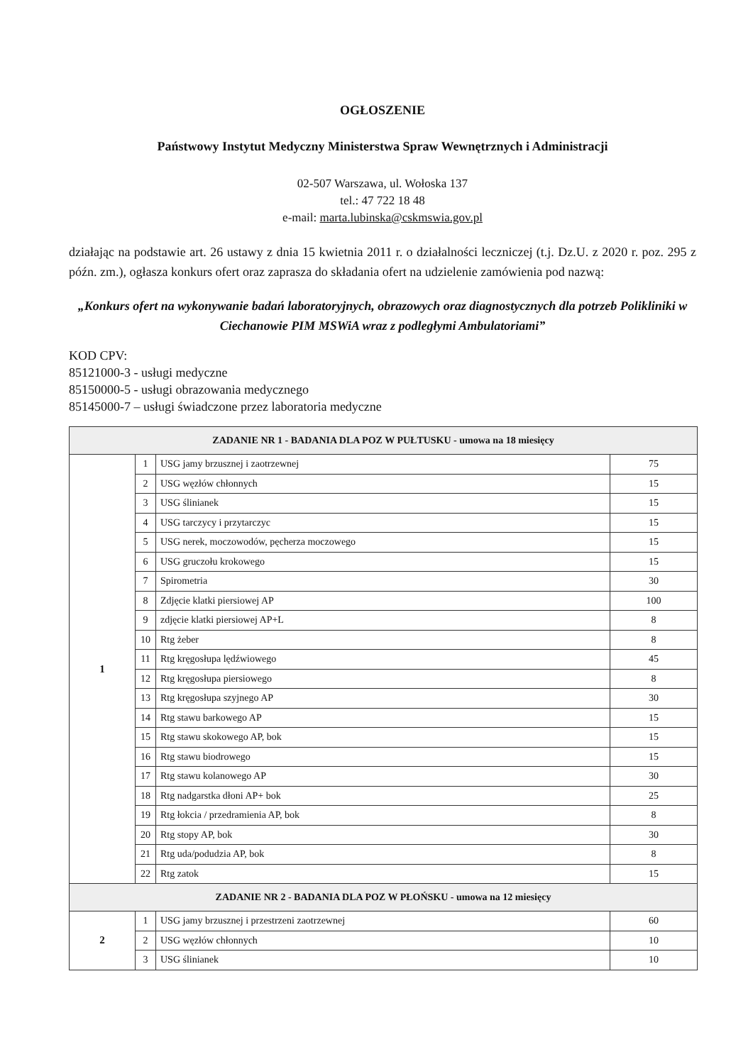OGŁOSZENIE
Państwowy Instytut Medyczny Ministerstwa Spraw Wewnętrznych i Administracji
02-507 Warszawa, ul. Wołoska 137
tel.: 47 722 18 48
e-mail: marta.lubinska@cskmswia.gov.pl
działając na podstawie art. 26 ustawy z dnia 15 kwietnia 2011 r. o działalności leczniczej (t.j. Dz.U. z 2020 r. poz. 295 z późn. zm.), ogłasza konkurs ofert oraz zaprasza do składania ofert na udzielenie zamówienia pod nazwą:
„Konkurs ofert na wykonywanie badań laboratoryjnych, obrazowych oraz diagnostycznych dla potrzeb Polikliniki w Ciechanowie PIM MSWiA wraz z podległymi Ambulatoriami”
KOD CPV:
85121000-3 - usługi medyczne
85150000-5 - usługi obrazowania medycznego
85145000-7 – usługi świadczone przez laboratoria medyczne
| ZADANIE NR 1 - BADANIA DLA POZ W PUŁTUSKU - umowa na 18 miesięcy | | | |
| --- | --- | --- | --- |
| 1 | 1 | USG jamy brzusznej i zaotrzewnej | 75 |
| | 2 | USG węzłów chłonnych | 15 |
| | 3 | USG ślinianek | 15 |
| | 4 | USG tarczycy i przytarczyc | 15 |
| | 5 | USG nerek, moczowodów, pęcherza moczowego | 15 |
| | 6 | USG gruczołu krokowego | 15 |
| | 7 | Spirometria | 30 |
| | 8 | Zdjęcie klatki piersiowej AP | 100 |
| | 9 | zdjęcie klatki piersiowej AP+L | 8 |
| | 10 | Rtg żeber | 8 |
| | 11 | Rtg kręgosłupa lędźwiowego | 45 |
| | 12 | Rtg kręgosłupa piersiowego | 8 |
| | 13 | Rtg kręgosłupa szyjnego AP | 30 |
| | 14 | Rtg stawu barkowego AP | 15 |
| | 15 | Rtg stawu skokowego AP, bok | 15 |
| | 16 | Rtg stawu biodrowego | 15 |
| | 17 | Rtg stawu kolanowego AP | 30 |
| | 18 | Rtg nadgarstka dłoni AP+ bok | 25 |
| | 19 | Rtg łokcia / przedramienia AP, bok | 8 |
| | 20 | Rtg stopy AP, bok | 30 |
| | 21 | Rtg uda/podudzia AP, bok | 8 |
| | 22 | Rtg zatok | 15 |
| ZADANIE NR 2 - BADANIA DLA POZ W PŁOŃSKU - umowa na 12 miesięcy | | | |
| 2 | 1 | USG jamy brzusznej i przestrzeni zaotrzewnej | 60 |
| | 2 | USG węzłów chłonnych | 10 |
| | 3 | USG ślinianek | 10 |